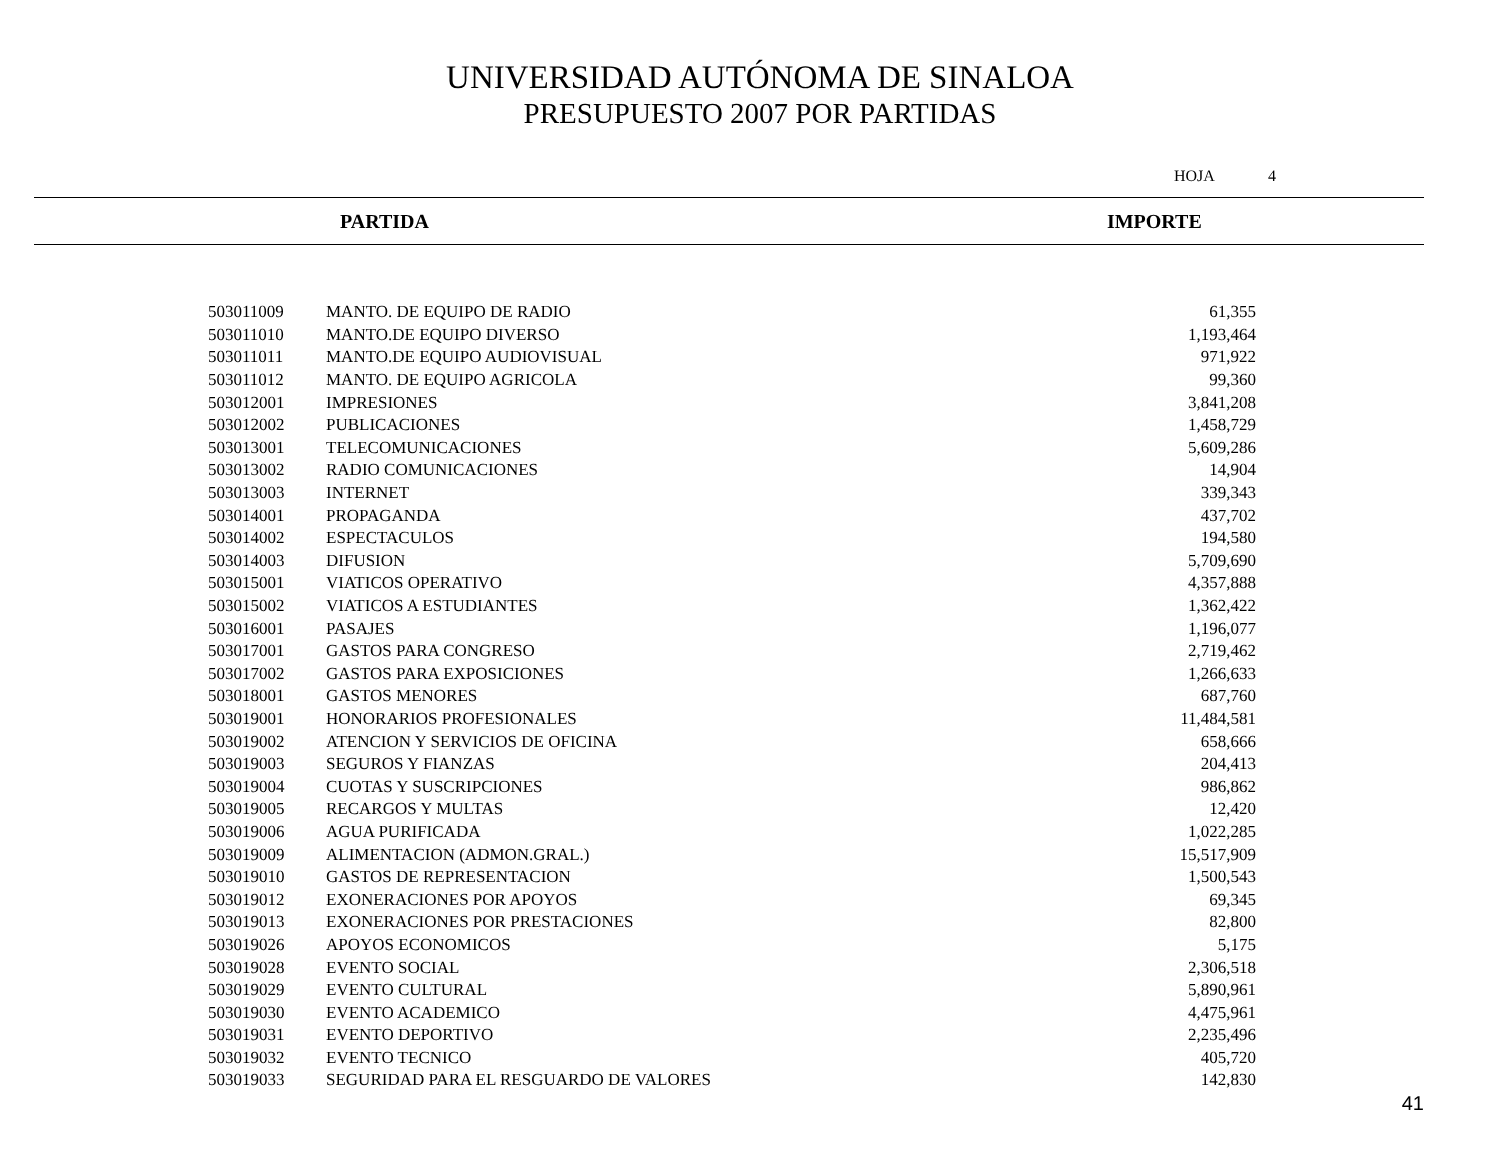UNIVERSIDAD AUTÓNOMA DE SINALOA
PRESUPUESTO 2007 POR PARTIDAS
HOJA 4
PARTIDA IMPORTE
| 503011009 | MANTO. DE EQUIPO DE RADIO | 61,355 |
| 503011010 | MANTO.DE EQUIPO DIVERSO | 1,193,464 |
| 503011011 | MANTO.DE EQUIPO AUDIOVISUAL | 971,922 |
| 503011012 | MANTO. DE EQUIPO AGRICOLA | 99,360 |
| 503012001 | IMPRESIONES | 3,841,208 |
| 503012002 | PUBLICACIONES | 1,458,729 |
| 503013001 | TELECOMUNICACIONES | 5,609,286 |
| 503013002 | RADIO COMUNICACIONES | 14,904 |
| 503013003 | INTERNET | 339,343 |
| 503014001 | PROPAGANDA | 437,702 |
| 503014002 | ESPECTACULOS | 194,580 |
| 503014003 | DIFUSION | 5,709,690 |
| 503015001 | VIATICOS OPERATIVO | 4,357,888 |
| 503015002 | VIATICOS A ESTUDIANTES | 1,362,422 |
| 503016001 | PASAJES | 1,196,077 |
| 503017001 | GASTOS PARA CONGRESO | 2,719,462 |
| 503017002 | GASTOS PARA EXPOSICIONES | 1,266,633 |
| 503018001 | GASTOS MENORES | 687,760 |
| 503019001 | HONORARIOS PROFESIONALES | 11,484,581 |
| 503019002 | ATENCION Y SERVICIOS DE OFICINA | 658,666 |
| 503019003 | SEGUROS Y FIANZAS | 204,413 |
| 503019004 | CUOTAS Y SUSCRIPCIONES | 986,862 |
| 503019005 | RECARGOS Y MULTAS | 12,420 |
| 503019006 | AGUA PURIFICADA | 1,022,285 |
| 503019009 | ALIMENTACION (ADMON.GRAL.) | 15,517,909 |
| 503019010 | GASTOS DE REPRESENTACION | 1,500,543 |
| 503019012 | EXONERACIONES POR APOYOS | 69,345 |
| 503019013 | EXONERACIONES POR PRESTACIONES | 82,800 |
| 503019026 | APOYOS ECONOMICOS | 5,175 |
| 503019028 | EVENTO SOCIAL | 2,306,518 |
| 503019029 | EVENTO CULTURAL | 5,890,961 |
| 503019030 | EVENTO ACADEMICO | 4,475,961 |
| 503019031 | EVENTO DEPORTIVO | 2,235,496 |
| 503019032 | EVENTO TECNICO | 405,720 |
| 503019033 | SEGURIDAD PARA EL RESGUARDO DE VALORES | 142,830 |
41